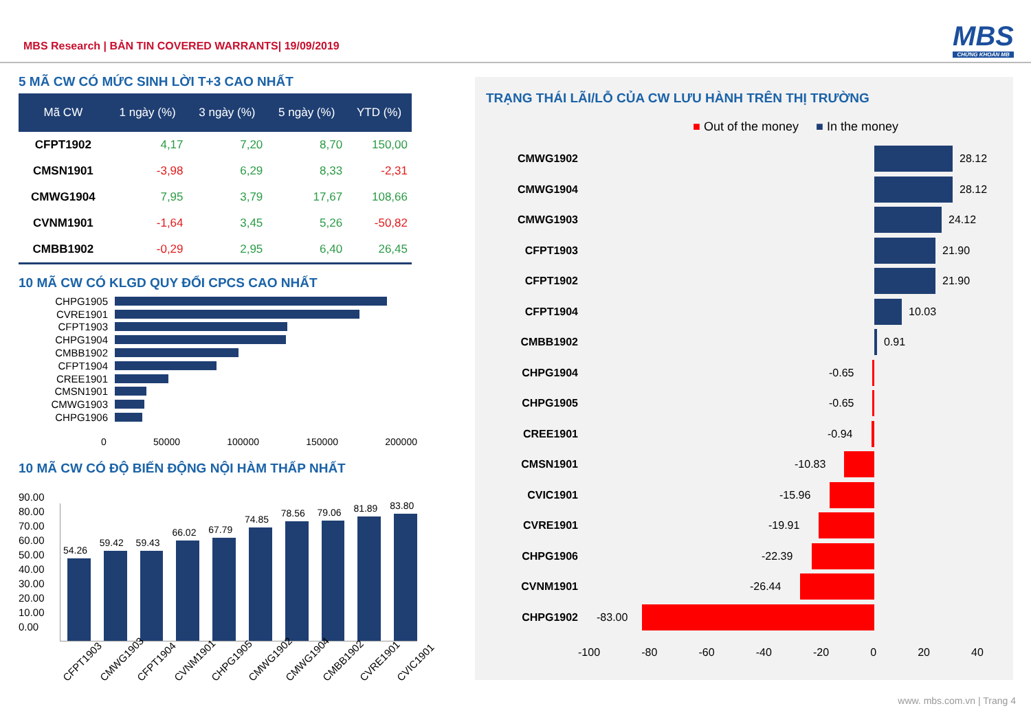MBS Research | BẢN TIN COVERED WARRANTS| 19/09/2019
MBS
CHỨNG KHOÁN MB
5 MÃ CW CÓ MỨC SINH LỜI T+3 CAO NHẤT
| Mã CW | 1 ngày (%) | 3 ngày (%) | 5 ngày (%) | YTD (%) |
| --- | --- | --- | --- | --- |
| CFPT1902 | 4,17 | 7,20 | 8,70 | 150,00 |
| CMSN1901 | -3,98 | 6,29 | 8,33 | -2,31 |
| CMWG1904 | 7,95 | 3,79 | 17,67 | 108,66 |
| CVNM1901 | -1,64 | 3,45 | 5,26 | -50,82 |
| CMBB1902 | -0,29 | 2,95 | 6,40 | 26,45 |
10 MÃ CW CÓ KLGD QUY ĐỔI CPCS CAO NHẤT
CHPG1905
CVRE1901
CFPT1903
CHPG1904
CMBB1902
CFPT1904
CREE1901
CMSN1901
CMWG1903
CHPG1906
0 50000 100000 150000 200000
10 MÃ CW CÓ ĐỘ BIẾN ĐỘNG NỘI HÀM THẤP NHẤT
90.00
80.00
70.00
60.00
50.00
40.00
30.00
20.00
10.00
0.00
54.26
59.42
59.43
66.02
67.79
74.85
78.56
79.06
81.89
83.80
CFPT1903 CMWG1903 CFPT1904 CVNM1901 CHPG1905 CMWG1902 CMWG1904 CMBB1902 CVRE1901 CVIC1901
TRẠNG THÁI LÃI/LỖ CỦA CW LƯU HÀNH TRÊN THỊ TRƯỜNG
■ Out of the money ■ In the money
CMWG1902
28.12
CMWG1904
28.12
CMWG1903
24.12
CFPT1903
21.90
CFPT1902
21.90
CFPT1904
10.03
CMBB1902
0.91
CHPG1904
-0.65
CHPG1905
-0.65
CREE1901
-0.94
CMSN1901
-10.83
CVIC1901
-15.96
CVRE1901
-19.91
CHPG1906
-22.39
CVNM1901
-26.44
CHPG1902
-83.00
-100 -80 -60 -40 -20 0 20 40
www. mbs.com.vn | Trang 4